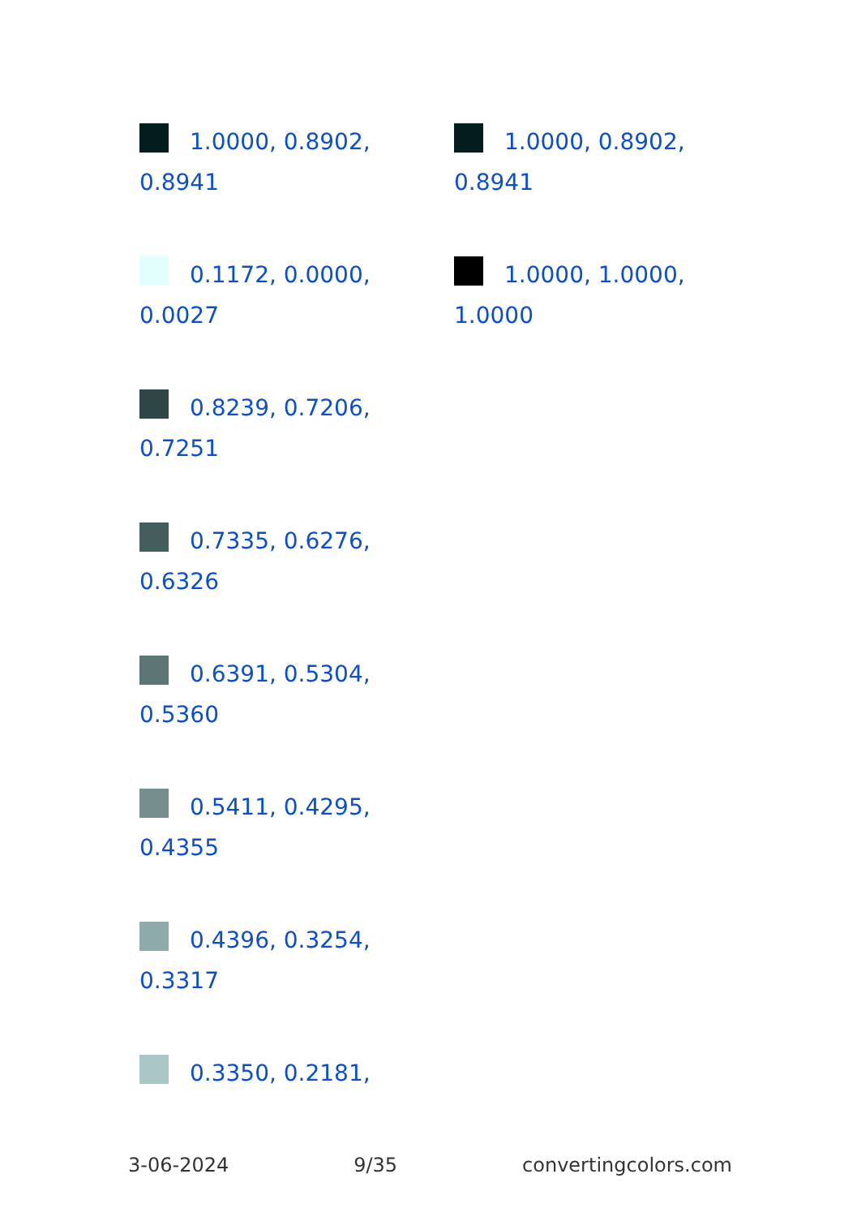1.0000, 0.8902, 0.8941
1.0000, 0.8902, 0.8941
0.1172, 0.0000, 0.0027
1.0000, 1.0000, 1.0000
0.8239, 0.7206, 0.7251
0.7335, 0.6276, 0.6326
0.6391, 0.5304, 0.5360
0.5411, 0.4295, 0.4355
0.4396, 0.3254, 0.3317
0.3350, 0.2181,
3-06-2024 9/35 convertingcolors.com